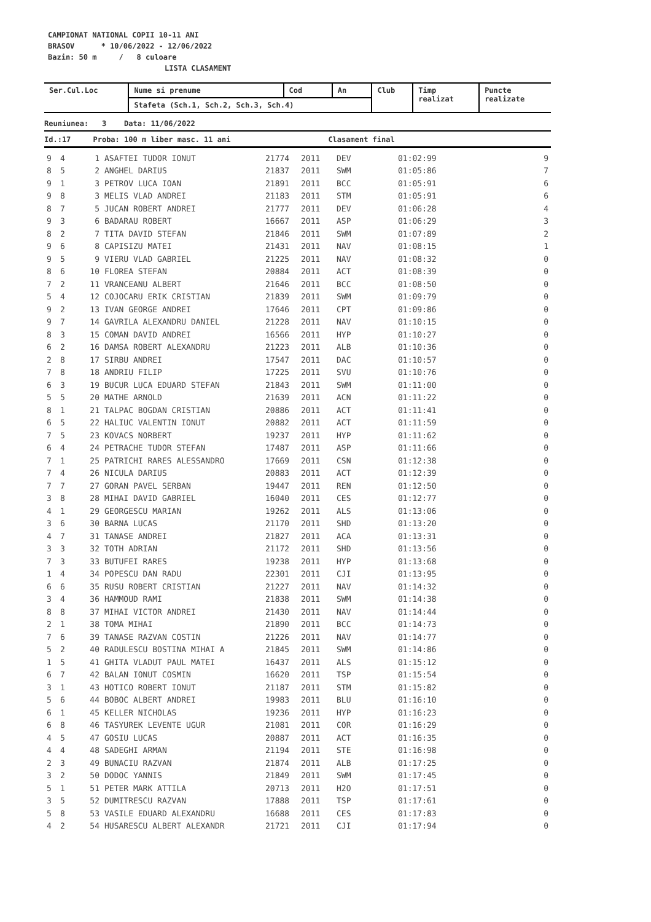CAMPIONAT NATIONAL COPII 10-11 ANI
BRASOV * 10/06/2022 - 12/06/2022
Bazin: 50 m / 8 culoare
LISTA CLASAMENT
| Ser.Cul.Loc | Nume si prenume | Cod | An | Club | Timp realizat | Puncte realizate |
| --- | --- | --- | --- | --- | --- | --- |
| | Stafeta (Sch.1, Sch.2, Sch.3, Sch.4) | | | | | |
| Reuniunea: 3 Data: 11/06/2022 |
| --- |
| Id.:17 Proba: 100 m liber masc. 11 ani Clasament final |
| 9 | 4 | 1 | ASAFTEI TUDOR IONUT | 21774 | 2011 | DEV | 01:02:99 | 9 |
| 8 | 5 | 2 | ANGHEL DARIUS | 21837 | 2011 | SWM | 01:05:86 | 7 |
| 9 | 1 | 3 | PETROV LUCA IOAN | 21891 | 2011 | BCC | 01:05:91 | 6 |
| 9 | 8 | 3 | MELIS VLAD ANDREI | 21183 | 2011 | STM | 01:05:91 | 6 |
| 8 | 7 | 5 | JUCAN ROBERT ANDREI | 21777 | 2011 | DEV | 01:06:28 | 4 |
| 9 | 3 | 6 | BADARAU ROBERT | 16667 | 2011 | ASP | 01:06:29 | 3 |
| 8 | 2 | 7 | TITA DAVID STEFAN | 21846 | 2011 | SWM | 01:07:89 | 2 |
| 9 | 6 | 8 | CAPISIZU MATEI | 21431 | 2011 | NAV | 01:08:15 | 1 |
| 9 | 5 | 9 | VIERU VLAD GABRIEL | 21225 | 2011 | NAV | 01:08:32 | 0 |
| 8 | 6 | 10 | FLOREA STEFAN | 20884 | 2011 | ACT | 01:08:39 | 0 |
| 7 | 2 | 11 | VRANCEANU ALBERT | 21646 | 2011 | BCC | 01:08:50 | 0 |
| 5 | 4 | 12 | COJOCARU ERIK CRISTIAN | 21839 | 2011 | SWM | 01:09:79 | 0 |
| 9 | 2 | 13 | IVAN GEORGE ANDREI | 17646 | 2011 | CPT | 01:09:86 | 0 |
| 9 | 7 | 14 | GAVRILA ALEXANDRU DANIEL | 21228 | 2011 | NAV | 01:10:15 | 0 |
| 8 | 3 | 15 | COMAN DAVID ANDREI | 16566 | 2011 | HYP | 01:10:27 | 0 |
| 6 | 2 | 16 | DAMSA ROBERT ALEXANDRU | 21223 | 2011 | ALB | 01:10:36 | 0 |
| 2 | 8 | 17 | SIRBU ANDREI | 17547 | 2011 | DAC | 01:10:57 | 0 |
| 7 | 8 | 18 | ANDRIU FILIP | 17225 | 2011 | SVU | 01:10:76 | 0 |
| 6 | 3 | 19 | BUCUR LUCA EDUARD STEFAN | 21843 | 2011 | SWM | 01:11:00 | 0 |
| 5 | 5 | 20 | MATHE ARNOLD | 21639 | 2011 | ACN | 01:11:22 | 0 |
| 8 | 1 | 21 | TALPAC BOGDAN CRISTIAN | 20886 | 2011 | ACT | 01:11:41 | 0 |
| 6 | 5 | 22 | HALIUC VALENTIN IONUT | 20882 | 2011 | ACT | 01:11:59 | 0 |
| 7 | 5 | 23 | KOVACS NORBERT | 19237 | 2011 | HYP | 01:11:62 | 0 |
| 6 | 4 | 24 | PETRACHE TUDOR STEFAN | 17487 | 2011 | ASP | 01:11:66 | 0 |
| 7 | 1 | 25 | PATRICHI RARES ALESSANDRO | 17669 | 2011 | CSN | 01:12:38 | 0 |
| 7 | 4 | 26 | NICULA DARIUS | 20883 | 2011 | ACT | 01:12:39 | 0 |
| 7 | 7 | 27 | GORAN PAVEL SERBAN | 19447 | 2011 | REN | 01:12:50 | 0 |
| 3 | 8 | 28 | MIHAI DAVID GABRIEL | 16040 | 2011 | CES | 01:12:77 | 0 |
| 4 | 1 | 29 | GEORGESCU MARIAN | 19262 | 2011 | ALS | 01:13:06 | 0 |
| 3 | 6 | 30 | BARNA LUCAS | 21170 | 2011 | SHD | 01:13:20 | 0 |
| 4 | 7 | 31 | TANASE ANDREI | 21827 | 2011 | ACA | 01:13:31 | 0 |
| 3 | 3 | 32 | TOTH ADRIAN | 21172 | 2011 | SHD | 01:13:56 | 0 |
| 7 | 3 | 33 | BUTUFEI RARES | 19238 | 2011 | HYP | 01:13:68 | 0 |
| 1 | 4 | 34 | POPESCU DAN RADU | 22301 | 2011 | CJI | 01:13:95 | 0 |
| 6 | 6 | 35 | RUSU ROBERT CRISTIAN | 21227 | 2011 | NAV | 01:14:32 | 0 |
| 3 | 4 | 36 | HAMMOUD RAMI | 21838 | 2011 | SWM | 01:14:38 | 0 |
| 8 | 8 | 37 | MIHAI VICTOR ANDREI | 21430 | 2011 | NAV | 01:14:44 | 0 |
| 2 | 1 | 38 | TOMA MIHAI | 21890 | 2011 | BCC | 01:14:73 | 0 |
| 7 | 6 | 39 | TANASE RAZVAN COSTIN | 21226 | 2011 | NAV | 01:14:77 | 0 |
| 5 | 2 | 40 | RADULESCU BOSTINA MIHAI A | 21845 | 2011 | SWM | 01:14:86 | 0 |
| 1 | 5 | 41 | GHITA VLADUT PAUL MATEI | 16437 | 2011 | ALS | 01:15:12 | 0 |
| 6 | 7 | 42 | BALAN IONUT COSMIN | 16620 | 2011 | TSP | 01:15:54 | 0 |
| 3 | 1 | 43 | HOTICO ROBERT IONUT | 21187 | 2011 | STM | 01:15:82 | 0 |
| 5 | 6 | 44 | BOBOC ALBERT ANDREI | 19983 | 2011 | BLU | 01:16:10 | 0 |
| 6 | 1 | 45 | KELLER NICHOLAS | 19236 | 2011 | HYP | 01:16:23 | 0 |
| 6 | 8 | 46 | TASYUREK LEVENTE UGUR | 21081 | 2011 | COR | 01:16:29 | 0 |
| 4 | 5 | 47 | GOSIU LUCAS | 20887 | 2011 | ACT | 01:16:35 | 0 |
| 4 | 4 | 48 | SADEGHI ARMAN | 21194 | 2011 | STE | 01:16:98 | 0 |
| 2 | 3 | 49 | BUNACIU RAZVAN | 21874 | 2011 | ALB | 01:17:25 | 0 |
| 3 | 2 | 50 | DODOC YANNIS | 21849 | 2011 | SWM | 01:17:45 | 0 |
| 5 | 1 | 51 | PETER MARK ATTILA | 20713 | 2011 | H2O | 01:17:51 | 0 |
| 3 | 5 | 52 | DUMITRESCU RAZVAN | 17888 | 2011 | TSP | 01:17:61 | 0 |
| 5 | 8 | 53 | VASILE EDUARD ALEXANDRU | 16688 | 2011 | CES | 01:17:83 | 0 |
| 4 | 2 | 54 | HUSARESCU ALBERT ALEXANDR | 21721 | 2011 | CJI | 01:17:94 | 0 |